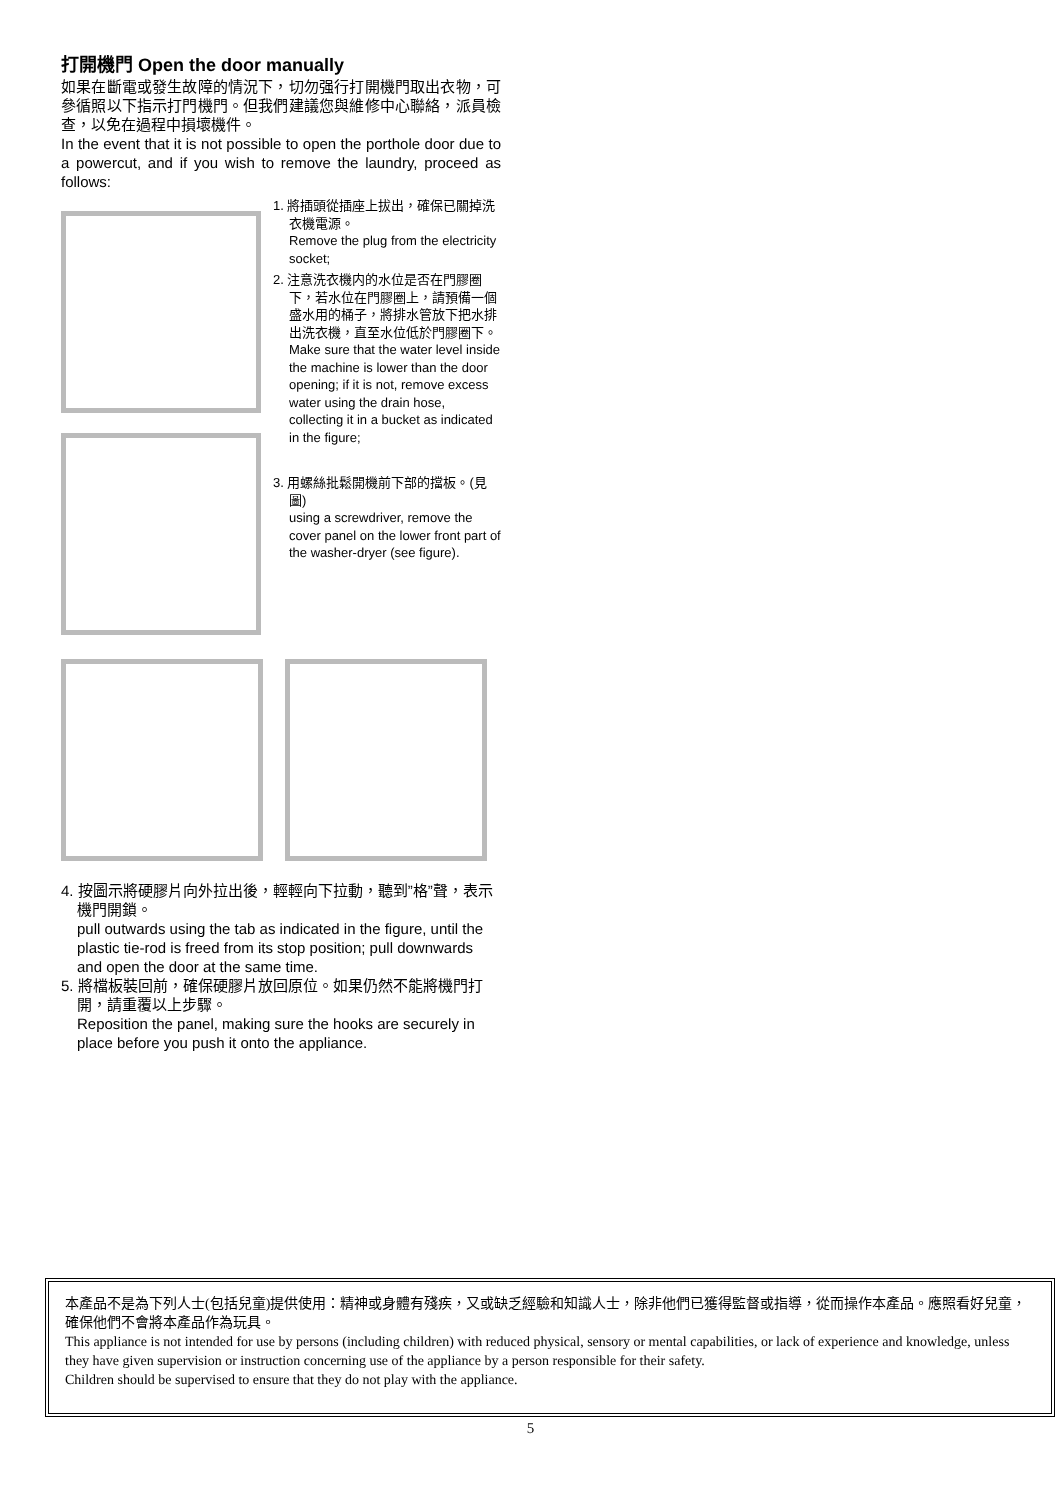打開機門 Open the door manually
如果在斷電或發生故障的情況下，切勿强行打開機門取出衣物，可參循照以下指示打門機門。但我們建議您與維修中心聯絡，派員檢查，以免在過程中損壞機件。
In the event that it is not possible to open the porthole door due to a powercut, and if you wish to remove the laundry, proceed as follows:
1. 將插頭從插座上拔出，確保已關掉洗衣機電源。
Remove the plug from the electricity socket;
2. 注意洗衣機内的水位是否在門膠圈下，若水位在門膠圈上，請預備一個盛水用的桶子，將排水管放下把水排出洗衣機，直至水位低於門膠圈下。
Make sure that the water level inside the machine is lower than the door opening; if it is not, remove excess water using the drain hose, collecting it in a bucket as indicated in the figure;
3. 用螺絲批鬆開機前下部的擋板。(見圖)
using a screwdriver, remove the cover panel on the lower front part of the washer-dryer (see figure).
4. 按圖示將硬膠片向外拉出後，輕輕向下拉動，聽到”格”聲，表示機門開鎖。
pull outwards using the tab as indicated in the figure, until the plastic tie-rod is freed from its stop position; pull downwards and open the door at the same time.
5. 將檔板裝回前，確保硬膠片放回原位。如果仍然不能將機門打開，請重覆以上步驟。
Reposition the panel, making sure the hooks are securely in place before you push it onto the appliance.
本產品不是為下列人士(包括兒童)提供使用：精神或身體有殘疾，又或缺乏經驗和知識人士，除非他們已獲得監督或指導，從而操作本產品。應照看好兒童，確保他們不會將本產品作為玩具。
This appliance is not intended for use by persons (including children) with reduced physical, sensory or mental capabilities, or lack of experience and knowledge, unless they have given supervision or instruction concerning use of the appliance by a person responsible for their safety.
Children should be supervised to ensure that they do not play with the appliance.
5